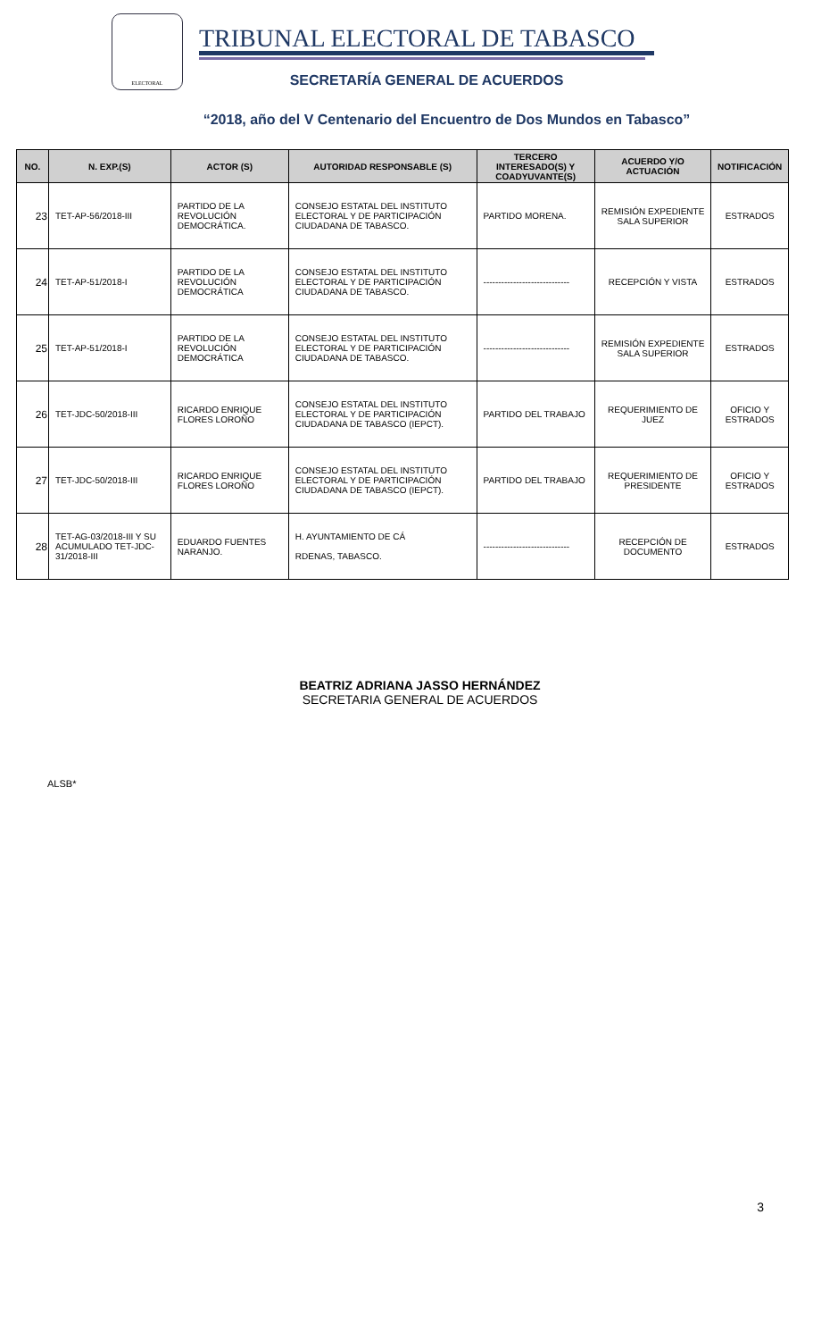ELECTORAL
TRIBUNAL ELECTORAL DE TABASCO
SECRETARÍA GENERAL DE ACUERDOS
“2018, año del V Centenario del Encuentro de Dos Mundos en Tabasco”
| NO. | N. EXP.(S) | ACTOR (S) | AUTORIDAD RESPONSABLE (S) | TERCERO INTERESADO(S) Y COADYUVANTE(S) | ACUERDO Y/O ACTUACIÓN | NOTIFICACIÓN |
| --- | --- | --- | --- | --- | --- | --- |
| 23 | TET-AP-56/2018-III | PARTIDO DE LA REVOLUCIÓN DEMOCRÁTICA. | CONSEJO ESTATAL DEL INSTITUTO ELECTORAL Y DE PARTICIPACIÓN CIUDADANA DE TABASCO. | PARTIDO MORENA. | REMISIÓN EXPEDIENTE SALA SUPERIOR | ESTRADOS |
| 24 | TET-AP-51/2018-I | PARTIDO DE LA REVOLUCIÓN DEMOCRÁTICA | CONSEJO ESTATAL DEL INSTITUTO ELECTORAL Y DE PARTICIPACIÓN CIUDADANA DE TABASCO. | ----------------------------- | RECEPCIÓN Y VISTA | ESTRADOS |
| 25 | TET-AP-51/2018-I | PARTIDO DE LA REVOLUCIÓN DEMOCRÁTICA | CONSEJO ESTATAL DEL INSTITUTO ELECTORAL Y DE PARTICIPACIÓN CIUDADANA DE TABASCO. | ----------------------------- | REMISIÓN EXPEDIENTE SALA SUPERIOR | ESTRADOS |
| 26 | TET-JDC-50/2018-III | RICARDO ENRIQUE FLORES LOROÑO | CONSEJO ESTATAL DEL INSTITUTO ELECTORAL Y DE PARTICIPACIÓN CIUDADANA DE TABASCO (IEPCT). | PARTIDO DEL TRABAJO | REQUERIMIENTO DE JUEZ | OFICIO Y ESTRADOS |
| 27 | TET-JDC-50/2018-III | RICARDO ENRIQUE FLORES LOROÑO | CONSEJO ESTATAL DEL INSTITUTO ELECTORAL Y DE PARTICIPACIÓN CIUDADANA DE TABASCO (IEPCT). | PARTIDO DEL TRABAJO | REQUERIMIENTO DE PRESIDENTE | OFICIO Y ESTRADOS |
| 28 | TET-AG-03/2018-III Y SU ACUMULADO TET-JDC-31/2018-III | EDUARDO FUENTES NARANJO. | H. AYUNTAMIENTO DE CÁ RDENAS, TABASCO. | ----------------------------- | RECEPCIÓN DE DOCUMENTO | ESTRADOS |
BEATRIZ ADRIANA JASSO HERNÁNDEZ
SECRETARIA GENERAL DE ACUERDOS
ALSB*
3